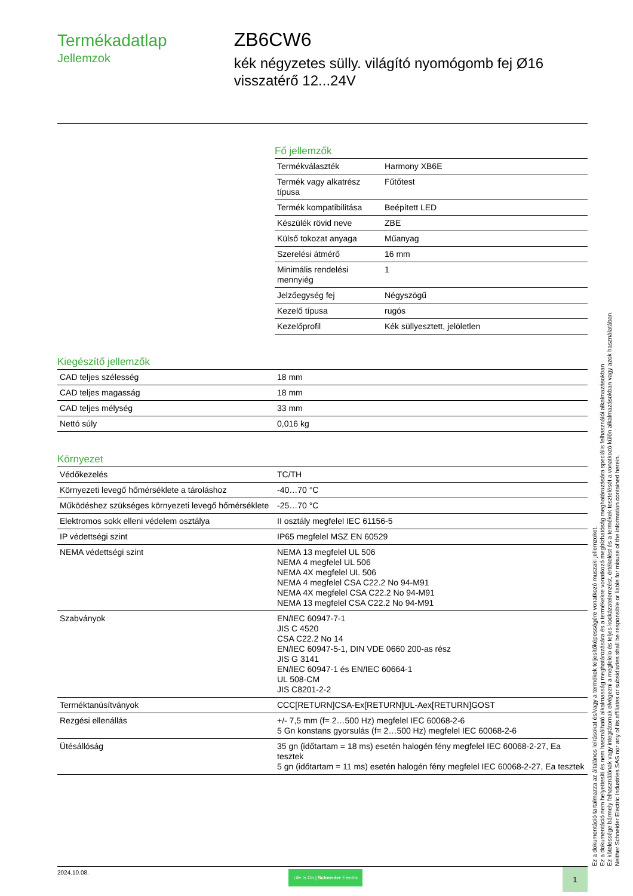Termékadatlap
Jellemzok
ZB6CW6
kék négyzetes sülly. világító nyomógomb fej Ø16 visszatérő 12...24V
Fő jellemzők
| Termékválaszték | Harmony XB6E |
| Termék vagy alkatrész típusa | Fűtőtest |
| Termék kompatibilitása | Beépített LED |
| Készülék rövid neve | ZBE |
| Külső tokozat anyaga | Műanyag |
| Szerelési átmérő | 16 mm |
| Minimális rendelési mennyiég | 1 |
| Jelzőegység fej | Négyszögű |
| Kezelő típusa | rugós |
| Kezelőprofil | Kék süllyesztett, jelöletlen |
Kiegészítő jellemzők
| CAD teljes szélesség | 18 mm |
| CAD teljes magasság | 18 mm |
| CAD teljes mélység | 33 mm |
| Nettó súly | 0,016 kg |
Környezet
| Védőkezelés | TC/TH |
| Környezeti levegő hőmérséklete a tároláshoz | -40…70 °C |
| Működéshez szükséges környezeti levegő hőmérséklete | -25…70 °C |
| Elektromos sokk elleni védelem osztálya | II osztály megfelel IEC 61156-5 |
| IP védettségi szint | IP65 megfelel MSZ EN 60529 |
| NEMA védettségi szint | NEMA 13 megfelel UL 506 NEMA 4 megfelel UL 506 NEMA 4X megfelel UL 506 NEMA 4 megfelel CSA C22.2 No 94-M91 NEMA 4X megfelel CSA C22.2 No 94-M91 NEMA 13 megfelel CSA C22.2 No 94-M91 |
| Szabványok | EN/IEC 60947-7-1 JIS C 4520 CSA C22.2 No 14 EN/IEC 60947-5-1, DIN VDE 0660 200-as rész JIS G 3141 EN/IEC 60947-1 és EN/IEC 60664-1 UL 508-CM JIS C8201-2-2 |
| Terméktanúsítványok | CCC[RETURN]CSA-Ex[RETURN]UL-Aex[RETURN]GOST |
| Rezgési ellenállás | +/- 7,5 mm (f= 2…500 Hz) megfelel IEC 60068-2-6 5 Gn konstans gyorsulás (f= 2…500 Hz) megfelel IEC 60068-2-6 |
| Ütésállóság | 35 gn (időtartam = 18 ms) esetén halogén fény megfelel IEC 60068-2-27, Ea tesztek 5 gn (időtartam = 11 ms) esetén halogén fény megfelel IEC 60068-2-27, Ea tesztek |
Ez a dokumentáció tartalmazza az általános leírásokat és/vagy a termékek teljesítőképességére vonatkozó muszaki jellemzoket.
Ez a dokumentáció nem helyettesíti és nem használható alkalmasság meghatározására és a termékekre vonatkozó megbízhatóság meghatározására speciális felhasználói alkalmazásokban
Ez kötelessége bármely felhasználónak vagy integrátornak elvégezni a megfelelo és teljes kockázatelemzést, értékelést és a termékek tesztelését a vonatkozó külön alkalmazásokban vagy azok használatában.
Neither Schneider Electric Industries SAS nor any of its affiliates or subsidiaries shall be responsible or liable for misuse of the information contained herein.
2024.10.08. Life Is On | Schneider Electric 1